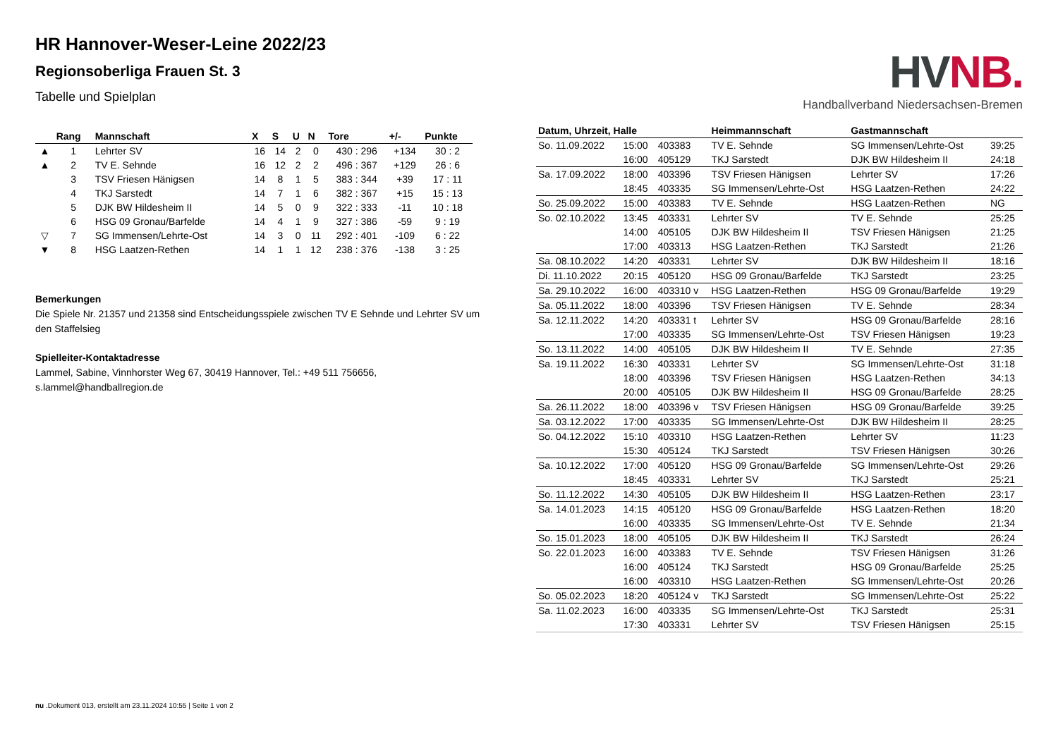HR Hannover-Weser-Leine 2022/23
Regionsoberliga Frauen St. 3
Tabelle und Spielplan
| | Rang | Mannschaft | X | S | U | N | Tore | +/- | Punkte |
| --- | --- | --- | --- | --- | --- | --- | --- | --- | --- |
| ▲ | 1 | Lehrter SV | 16 | 14 | 2 | 0 | 430 : 296 | +134 | 30 : 2 |
| ▲ | 2 | TV E. Sehnde | 16 | 12 | 2 | 2 | 496 : 367 | +129 | 26 : 6 |
| | 3 | TSV Friesen Hänigsen | 14 | 8 | 1 | 5 | 383 : 344 | +39 | 17 : 11 |
| | 4 | TKJ Sarstedt | 14 | 7 | 1 | 6 | 382 : 367 | +15 | 15 : 13 |
| | 5 | DJK BW Hildesheim II | 14 | 5 | 0 | 9 | 322 : 333 | -11 | 10 : 18 |
| | 6 | HSG 09 Gronau/Barfelde | 14 | 4 | 1 | 9 | 327 : 386 | -59 | 9 : 19 |
| ▽ | 7 | SG Immensen/Lehrte-Ost | 14 | 3 | 0 | 11 | 292 : 401 | -109 | 6 : 22 |
| ▼ | 8 | HSG Laatzen-Rethen | 14 | 1 | 1 | 12 | 238 : 376 | -138 | 3 : 25 |
Bemerkungen
Die Spiele Nr. 21357 und 21358 sind Entscheidungsspiele zwischen TV E Sehnde und Lehrter SV um den Staffelsieg
Spielleiter-Kontaktadresse
Lammel, Sabine, Vinnhorster Weg 67, 30419 Hannover, Tel.: +49 511 756656, s.lammel@handballregion.de
HV NB.
Handballverband Niedersachsen-Bremen
| Datum, Uhrzeit, Halle | | | Heimmannschaft | Gastmannschaft | |
| --- | --- | --- | --- | --- | --- |
| So. 11.09.2022 | 15:00 | 403383 | TV E. Sehnde | SG Immensen/Lehrte-Ost | 39:25 |
| | 16:00 | 405129 | TKJ Sarstedt | DJK BW Hildesheim II | 24:18 |
| Sa. 17.09.2022 | 18:00 | 403396 | TSV Friesen Hänigsen | Lehrter SV | 17:26 |
| | 18:45 | 403335 | SG Immensen/Lehrte-Ost | HSG Laatzen-Rethen | 24:22 |
| So. 25.09.2022 | 15:00 | 403383 | TV E. Sehnde | HSG Laatzen-Rethen | NG |
| So. 02.10.2022 | 13:45 | 403331 | Lehrter SV | TV E. Sehnde | 25:25 |
| | 14:00 | 405105 | DJK BW Hildesheim II | TSV Friesen Hänigsen | 21:25 |
| | 17:00 | 403313 | HSG Laatzen-Rethen | TKJ Sarstedt | 21:26 |
| Sa. 08.10.2022 | 14:20 | 403331 | Lehrter SV | DJK BW Hildesheim II | 18:16 |
| Di. 11.10.2022 | 20:15 | 405120 | HSG 09 Gronau/Barfelde | TKJ Sarstedt | 23:25 |
| Sa. 29.10.2022 | 16:00 | 403310 v | HSG Laatzen-Rethen | HSG 09 Gronau/Barfelde | 19:29 |
| Sa. 05.11.2022 | 18:00 | 403396 | TSV Friesen Hänigsen | TV E. Sehnde | 28:34 |
| Sa. 12.11.2022 | 14:20 | 403331 t | Lehrter SV | HSG 09 Gronau/Barfelde | 28:16 |
| | 17:00 | 403335 | SG Immensen/Lehrte-Ost | TSV Friesen Hänigsen | 19:23 |
| So. 13.11.2022 | 14:00 | 405105 | DJK BW Hildesheim II | TV E. Sehnde | 27:35 |
| Sa. 19.11.2022 | 16:30 | 403331 | Lehrter SV | SG Immensen/Lehrte-Ost | 31:18 |
| | 18:00 | 403396 | TSV Friesen Hänigsen | HSG Laatzen-Rethen | 34:13 |
| | 20:00 | 405105 | DJK BW Hildesheim II | HSG 09 Gronau/Barfelde | 28:25 |
| Sa. 26.11.2022 | 18:00 | 403396 v | TSV Friesen Hänigsen | HSG 09 Gronau/Barfelde | 39:25 |
| Sa. 03.12.2022 | 17:00 | 403335 | SG Immensen/Lehrte-Ost | DJK BW Hildesheim II | 28:25 |
| So. 04.12.2022 | 15:10 | 403310 | HSG Laatzen-Rethen | Lehrter SV | 11:23 |
| | 15:30 | 405124 | TKJ Sarstedt | TSV Friesen Hänigsen | 30:26 |
| Sa. 10.12.2022 | 17:00 | 405120 | HSG 09 Gronau/Barfelde | SG Immensen/Lehrte-Ost | 29:26 |
| | 18:45 | 403331 | Lehrter SV | TKJ Sarstedt | 25:21 |
| So. 11.12.2022 | 14:30 | 405105 | DJK BW Hildesheim II | HSG Laatzen-Rethen | 23:17 |
| Sa. 14.01.2023 | 14:15 | 405120 | HSG 09 Gronau/Barfelde | HSG Laatzen-Rethen | 18:20 |
| | 16:00 | 403335 | SG Immensen/Lehrte-Ost | TV E. Sehnde | 21:34 |
| So. 15.01.2023 | 18:00 | 405105 | DJK BW Hildesheim II | TKJ Sarstedt | 26:24 |
| So. 22.01.2023 | 16:00 | 403383 | TV E. Sehnde | TSV Friesen Hänigsen | 31:26 |
| | 16:00 | 405124 | TKJ Sarstedt | HSG 09 Gronau/Barfelde | 25:25 |
| | 16:00 | 403310 | HSG Laatzen-Rethen | SG Immensen/Lehrte-Ost | 20:26 |
| So. 05.02.2023 | 18:20 | 405124 v | TKJ Sarstedt | SG Immensen/Lehrte-Ost | 25:22 |
| Sa. 11.02.2023 | 16:00 | 403335 | SG Immensen/Lehrte-Ost | TKJ Sarstedt | 25:31 |
| | 17:30 | 403331 | Lehrter SV | TSV Friesen Hänigsen | 25:15 |
nu .Dokument 013, erstellt am 23.11.2024 10:55 | Seite 1 von 2